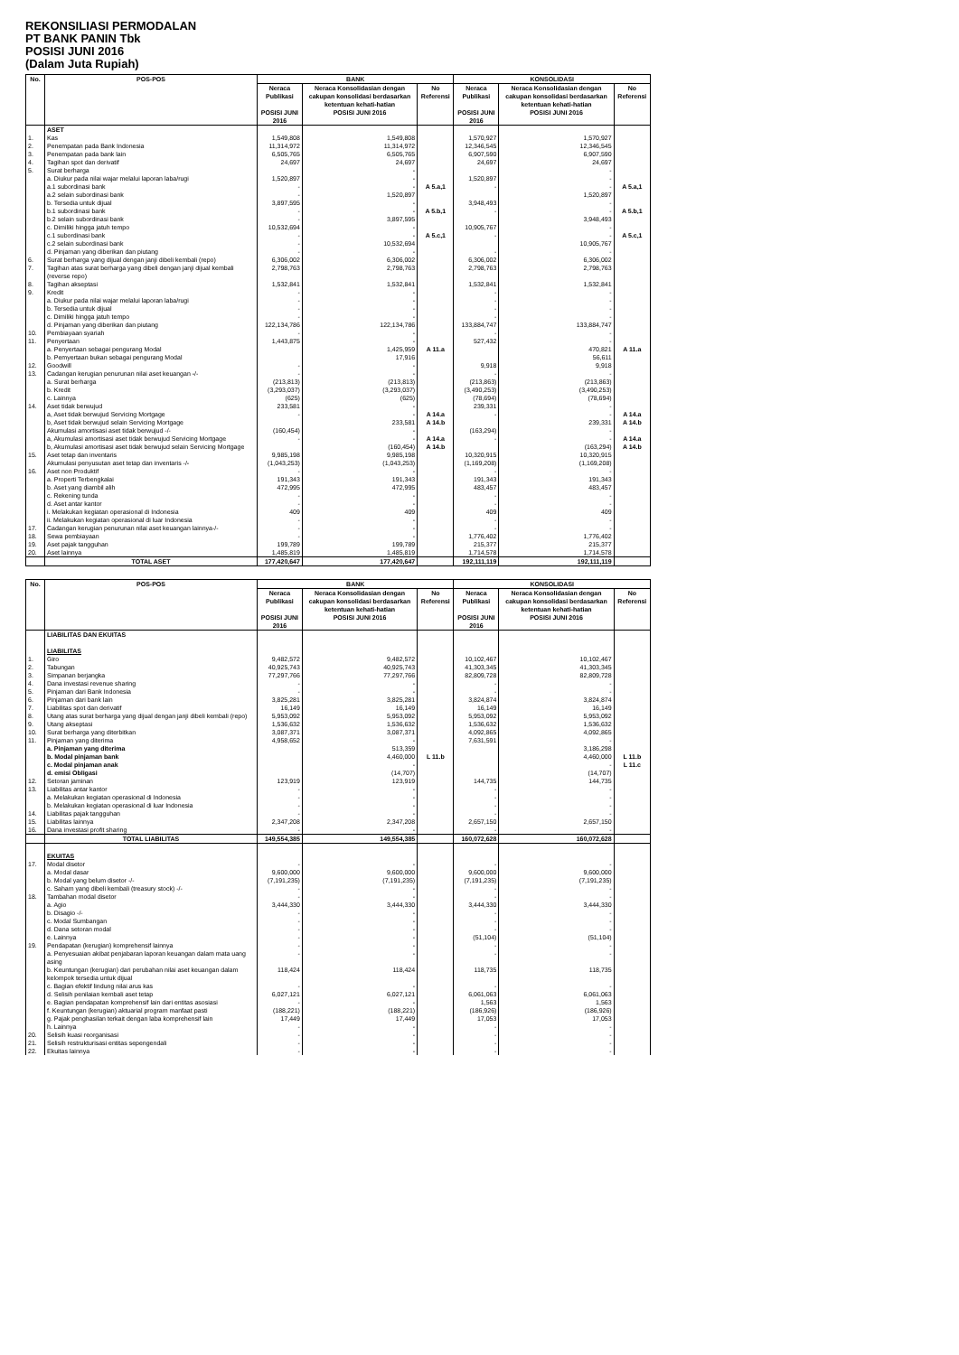REKONSILIASI PERMODALAN
PT BANK PANIN Tbk
POSISI JUNI 2016
(Dalam Juta Rupiah)
| No. | POS-POS | BANK | | | KONSOLIDASI | | |
| --- | --- | --- | --- | --- | --- | --- | --- |
| | | Neraca Publikasi POSISI JUNI 2016 | Neraca Konsolidasian dengan cakupan konsolidasi berdasarkan ketentuan kehati-hatian POSISI JUNI 2016 | No Referensi | Neraca Publikasi POSISI JUNI 2016 | Neraca Konsolidasian dengan cakupan konsolidasi berdasarkan ketentuan kehati-hatian POSISI JUNI 2016 | No Referensi |
| | ASET | | | | | | |
| 1. | Kas | 1,549,808 | 1,549,808 | | 1,570,927 | 1,570,927 | |
| 2. | Penempatan pada Bank Indonesia | 11,314,972 | 11,314,972 | | 12,346,545 | 12,346,545 | |
| 3. | Penempatan pada bank lain | 6,505,765 | 6,505,765 | | 6,907,590 | 6,907,590 | |
| 4. | Tagihan spot dan derivatif | 24,697 | 24,697 | | 24,697 | 24,697 | |
| 5. | Surat berharga | | - | | | - | |
| | a. Diukur pada nilai wajar melalui laporan laba/rugi | 1,520,897 | - | | 1,520,897 | - | |
| | a.1 subordinasi bank | - | - | A 5.a,1 | - | - | A 5.a,1 |
| | a.2 selain subordinasi bank | - | 1,520,897 | | | 1,520,897 | |
| | b. Tersedia untuk dijual | 3,897,595 | - | | 3,948,493 | - | |
| | b.1 subordinasi bank | - | - | A 5.b,1 | - | - | A 5.b,1 |
| | b.2 selain subordinasi bank | - | 3,897,595 | | | 3,948,493 | |
| | c. Dimiliki hingga jatuh tempo | 10,532,694 | - | | 10,905,767 | - | |
| | c.1 subordinasi bank | - | - | A 5.c,1 | - | - | A 5.c,1 |
| | c.2 selain subordinasi bank | - | 10,532,694 | | | 10,905,767 | |
| | d. Pinjaman yang diberikan dan piutang | - | - | | - | - | |
| 6. | Surat berharga yang dijual dengan janji dibeli kembali (repo) | 6,306,002 | 6,306,002 | | 6,306,002 | 6,306,002 | |
| 7. | Tagihan atas surat berharga yang dibeli dengan janji dijual kembali (reverse repo) | 2,798,763 | 2,798,763 | | 2,798,763 | 2,798,763 | |
| 8. | Tagihan akseptasi | 1,532,841 | 1,532,841 | | 1,532,841 | 1,532,841 | |
| 9. | Kredit | - | - | | - | - | |
| | a. Diukur pada nilai wajar melalui laporan laba/rugi | - | - | | - | - | |
| | b. Tersedia untuk dijual | - | - | | - | - | |
| | c. Dimiliki hingga jatuh tempo | - | - | | - | - | |
| | d. Pinjaman yang diberikan dan piutang | 122,134,786 | 122,134,786 | | 133,884,747 | 133,884,747 | |
| 10. | Pembiayaan syariah | - | - | | - | - | |
| 11. | Penyertaan | 1,443,875 | - | | 527,432 | - | |
| | a. Penyertaan sebagai pengurang Modal | | 1,425,959 | A 11.a | | 470,821 | A 11.a |
| | b. Pemyertaan bukan sebagai pengurang Modal | | 17,916 | | | 56,611 | |
| 12. | Goodwill | - | - | | 9,918 | 9,918 | |
| 13. | Cadangan kerugian penurunan nilai aset keuangan -/- | - | - | | - | - | |
| | a. Surat berharga | (213,813) | (213,813) | | (213,863) | (213,863) | |
| | b. Kredit | (3,293,037) | (3,293,037) | | (3,490,253) | (3,490,253) | |
| | c. Lainnya | (625) | (625) | | (78,694) | (78,694) | |
| 14. | Aset tidak berwujud | 233,581 | - | | 239,331 | - | |
| | a, Aset tidak berwujud Servicing Mortgage | - | - | A 14.a | - | - | A 14.a |
| | b, Aset tidak berwujud selain Servicing Mortgage | | 233,581 | A 14.b | | 239,331 | A 14.b |
| | Akumulasi amortisasi aset tidak berwujud -/- | (160,454) | - | | (163,294) | - | |
| | a, Akumulasi amortisasi aset tidak berwujud Servicing Mortgage | - | - | A 14.a | - | - | A 14.a |
| | b, Akumulasi amortisasi aset tidak berwujud selain Servicing Mortgage | | (160,454) | A 14.b | | (163,294) | A 14.b |
| 15. | Aset tetap dan inventaris | 9,985,198 | 9,985,198 | | 10,320,915 | 10,320,915 | |
| | Akumulasi penyusutan aset tetap dan inventaris -/- | (1,043,253) | (1,043,253) | | (1,169,208) | (1,169,208) | |
| 16. | Aset non Produktif | - | - | | - | - | |
| | a. Properti Terbengkalai | 191,343 | 191,343 | | 191,343 | 191,343 | |
| | b. Aset yang diambil alih | 472,995 | 472,995 | | 483,457 | 483,457 | |
| | c. Rekening tunda | - | - | | - | - | |
| | d. Aset antar kantor | - | - | | - | - | |
| | i. Melakukan kegiatan operasional di Indonesia | 409 | 409 | | 409 | 409 | |
| | ii. Melakukan kegiatan operasional di luar Indonesia | - | - | | - | - | |
| 17. | Cadangan kerugian penurunan nilai aset keuangan lainnya-/- | - | - | | - | - | |
| 18. | Sewa pembiayaan | - | - | | 1,776,402 | 1,776,402 | |
| 19. | Aset pajak tangguhan | 199,789 | 199,789 | | 215,377 | 215,377 | |
| 20. | Aset lainnya | 1,485,819 | 1,485,819 | | 1,714,578 | 1,714,578 | |
| | TOTAL ASET | 177,420,647 | 177,420,647 | | 192,111,119 | 192,111,119 | |
| No. | POS-POS | BANK | | | KONSOLIDASI | | |
| --- | --- | --- | --- | --- | --- | --- | --- |
| | | Neraca Publikasi POSISI JUNI 2016 | Neraca Konsolidasian dengan cakupan konsolidasi berdasarkan ketentuan kehati-hatian POSISI JUNI 2016 | No Referensi | Neraca Publikasi POSISI JUNI 2016 | Neraca Konsolidasian dengan cakupan konsolidasi berdasarkan ketentuan kehati-hatian POSISI JUNI 2016 | No Referensi |
| | LIABILITAS DAN EKUITAS LIABILITAS | | | | | | |
| 1. | Giro | 9,482,572 | 9,482,572 | | 10,102,467 | 10,102,467 | |
| 2. | Tabungan | 40,925,743 | 40,925,743 | | 41,303,345 | 41,303,345 | |
| 3. | Simpanan berjangka | 77,297,766 | 77,297,766 | | 82,809,728 | 82,809,728 | |
| 4. | Dana investasi revenue sharing | - | - | | - | - | |
| 5. | Pinjaman dari Bank Indonesia | - | - | | - | - | |
| 6. | Pinjaman dari bank lain | 3,825,281 | 3,825,281 | | 3,824,874 | 3,824,874 | |
| 7. | Liabilitas spot dan derivatif | 16,149 | 16,149 | | 16,149 | 16,149 | |
| 8. | Utang atas surat berharga yang dijual dengan janji dibeli kembali (repo) | 5,953,092 | 5,953,092 | | 5,953,092 | 5,953,092 | |
| 9. | Utang akseptasi | 1,536,632 | 1,536,632 | | 1,536,632 | 1,536,632 | |
| 10. | Surat berharga yang diterbitkan | 3,087,371 | 3,087,371 | | 4,092,865 | 4,092,865 | |
| 11. | Pinjaman yang diterima | 4,958,652 | - | | 7,631,591 | - | |
| | a. Pinjaman yang diterima | | 513,359 | | | 3,186,298 | |
| | b. Modal pinjaman bank | | 4,460,000 | L 11.b | | 4,460,000 | L 11.b |
| | c. Modal pinjaman anak | | - | | | - | L 11.c |
| | d. emisi Obligasi | | (14,707) | | | (14,707) | |
| 12. | Setoran jaminan | 123,919 | 123,919 | | 144,735 | 144,735 | |
| 13. | Liabilitas antar kantor | - | - | | - | - | |
| | a. Melakukan kegiatan operasional di Indonesia | - | - | | - | - | |
| | b. Melakukan kegiatan operasional di luar Indonesia | - | - | | - | - | |
| 14. | Liabilitas pajak tangguhan | - | - | | - | - | |
| 15. | Liabilitas lainnya | 2,347,208 | 2,347,208 | | 2,657,150 | 2,657,150 | |
| 16. | Dana investasi profit sharing | - | - | | - | - | |
| | TOTAL LIABILITAS | 149,554,385 | 149,554,385 | | 160,072,628 | 160,072,628 | |
| | EKUITAS | | | | | | |
| 17. | Modal disetor | - | - | | - | - | |
| | a. Modal dasar | 9,600,000 | 9,600,000 | | 9,600,000 | 9,600,000 | |
| | b. Modal yang belum disetor -/- | (7,191,235) | (7,191,235) | | (7,191,235) | (7,191,235) | |
| | c. Saham yang dibeli kembali (treasury stock) -/- | - | - | | - | - | |
| 18. | Tambahan modal disetor | - | - | | - | - | |
| | a. Agio | 3,444,330 | 3,444,330 | | 3,444,330 | 3,444,330 | |
| | b. Disagio -/- | - | - | | - | - | |
| | c. Modal Sumbangan | - | - | | - | - | |
| | d. Dana setoran modal | - | - | | - | - | |
| | e. Lainnya | - | - | | (51,104) | (51,104) | |
| 19. | Pendapatan (kerugian) komprehensif lainnya | - | - | | - | - | |
| | a. Penyesuaian akibat penjabaran laporan keuangan dalam mata uang asing | - | - | | - | - | |
| | b. Keuntungan (kerugian) dari perubahan nilai aset keuangan dalam kelompok tersedia untuk dijual | 118,424 | 118,424 | | 118,735 | 118,735 | |
| | c. Bagian efektif lindung nilai arus kas | - | - | | - | - | |
| | d. Selisih penilaian kembali aset tetap | 6,027,121 | 6,027,121 | | 6,061,063 | 6,061,063 | |
| | e. Bagian pendapatan komprehensif lain dari entitas asosiasi | - | - | | 1,563 | 1,563 | |
| | f. Keuntungan (kerugian) aktuarial program manfaat pasti | (188,221) | (188,221) | | (186,926) | (186,926) | |
| | g. Pajak penghasilan terkait dengan laba komprehensif lain | 17,449 | 17,449 | | 17,053 | 17,053 | |
| | h. Lainnya | - | - | | - | - | |
| 20. | Selisih kuasi reorganisasi | - | - | | - | - | |
| 21. | Selisih restrukturisasi entitas sepengendali | - | - | | - | - | |
| 22. | Ekuitas lainnya | - | - | | - | - | |